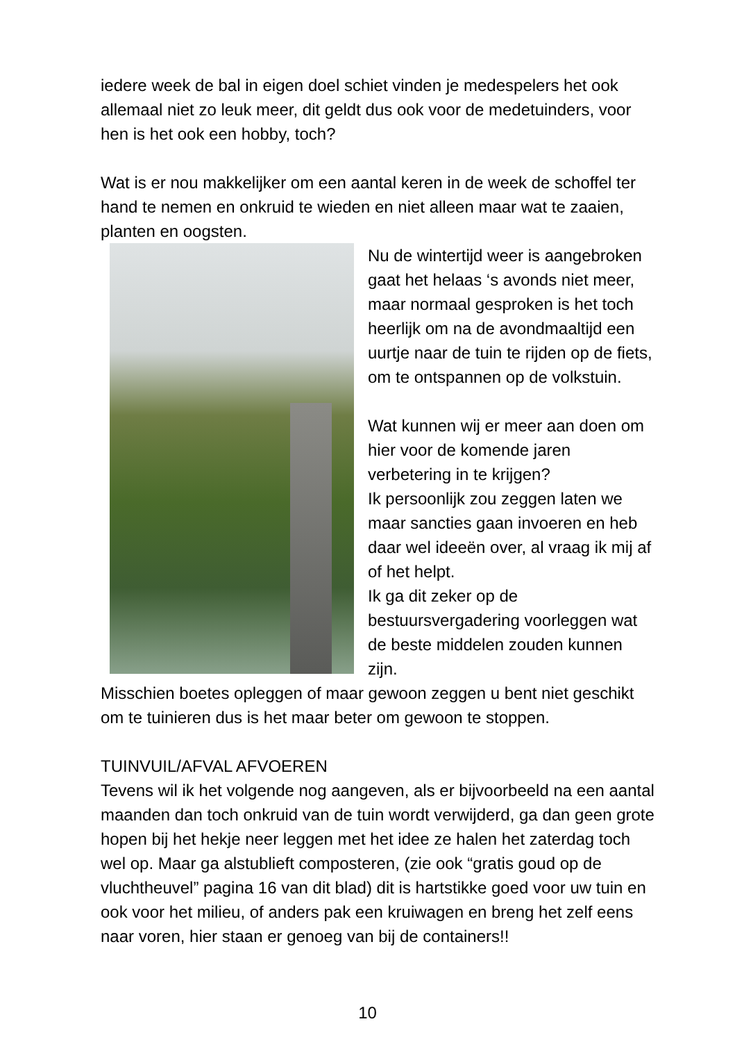iedere week de bal in eigen doel schiet vinden je medespelers het ook allemaal niet zo leuk meer, dit geldt dus ook voor de medetuinders, voor hen is het ook een hobby, toch?
Wat is er nou makkelijker om een aantal keren in de week de schoffel ter hand te nemen en onkruid te wieden en niet alleen maar wat te zaaien, planten en oogsten.
Nu de wintertijd weer is aangebroken gaat het helaas ‘s avonds niet meer, maar normaal gesproken is het toch heerlijk om na de avondmaaltijd een uurtje naar de tuin te rijden op de fiets, om te ontspannen op de volkstuin.
Wat kunnen wij er meer aan doen om hier voor de komende jaren verbetering in te krijgen?
Ik persoonlijk zou zeggen laten we maar sancties gaan invoeren en heb daar wel ideeën over, al vraag ik mij af of het helpt.
Ik ga dit zeker op de bestuursvergadering voorleggen wat de beste middelen zouden kunnen zijn.
Misschien boetes opleggen of maar gewoon zeggen u bent niet geschikt om te tuinieren dus is het maar beter om gewoon te stoppen.
TUINVUIL/AFVAL AFVOEREN
Tevens wil ik het volgende nog aangeven, als er bijvoorbeeld na een aantal maanden dan toch onkruid van de tuin wordt verwijderd, ga dan geen grote hopen bij het hekje neer leggen met het idee ze halen het zaterdag toch wel op. Maar ga alstublieft composteren, (zie ook “gratis goud op de vluchtheuvel” pagina 16 van dit blad) dit is hartstikke goed voor uw tuin en ook voor het milieu, of anders pak een kruiwagen en breng het zelf eens naar voren, hier staan er genoeg van bij de containers!!
10